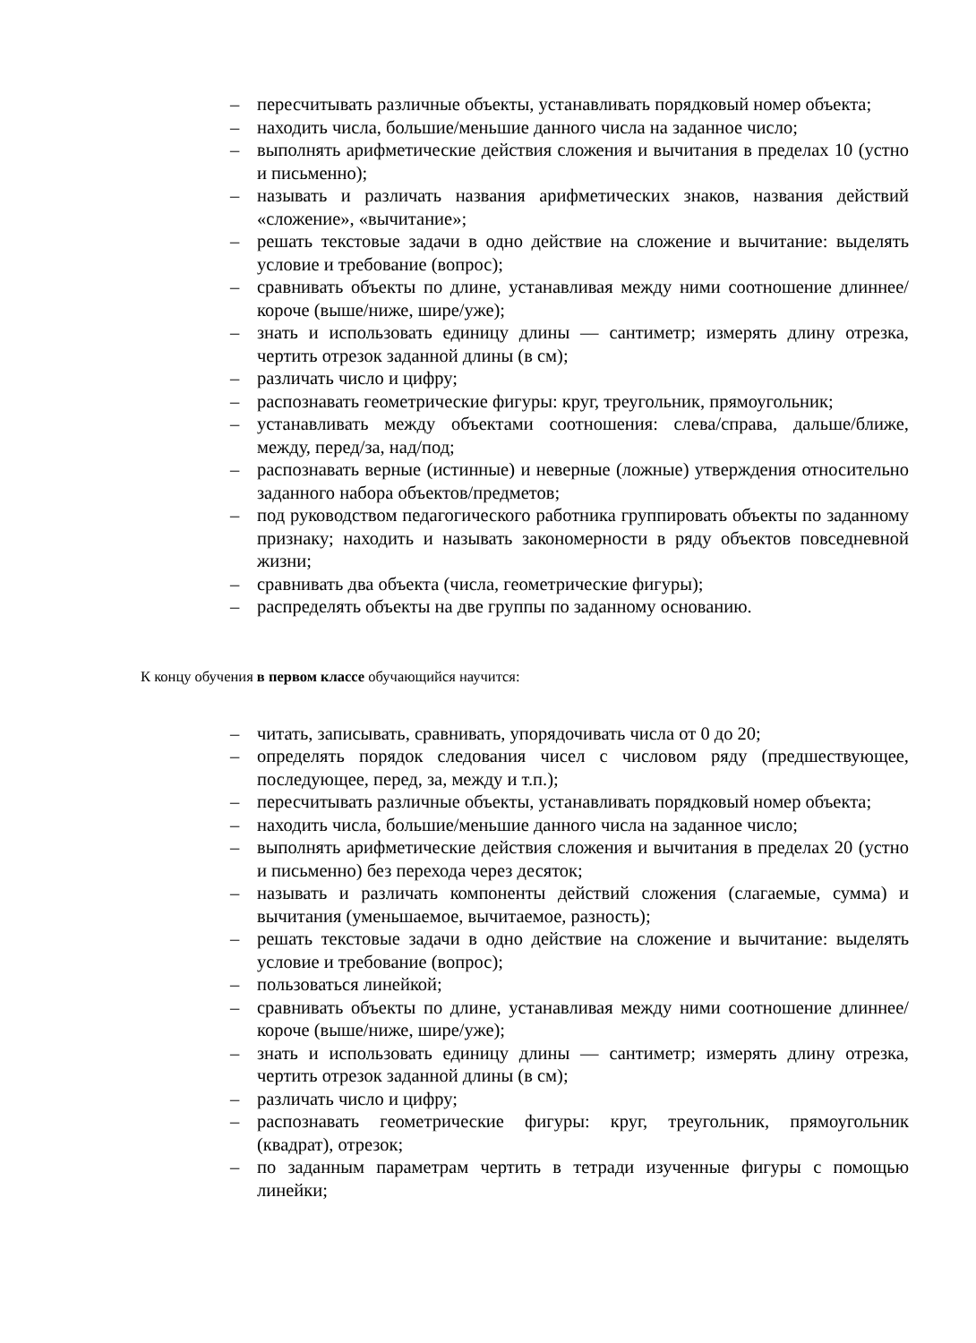– пересчитывать различные объекты, устанавливать порядковый номер объекта;
– находить числа, большие/меньшие данного числа на заданное число;
– выполнять арифметические действия сложения и вычитания в пределах 10 (устно и письменно);
– называть и различать названия арифметических знаков, названия действий «сложение», «вычитание»;
– решать текстовые задачи в одно действие на сложение и вычитание: выделять условие и требование (вопрос);
– сравнивать объекты по длине, устанавливая между ними соотношение длиннее/короче (выше/ниже, шире/уже);
– знать и использовать единицу длины — сантиметр; измерять длину отрезка, чертить отрезок заданной длины (в см);
– различать число и цифру;
– распознавать геометрические фигуры: круг, треугольник, прямоугольник;
– устанавливать между объектами соотношения: слева/справа, дальше/ближе, между, перед/за, над/под;
– распознавать верные (истинные) и неверные (ложные) утверждения относительно заданного набора объектов/предметов;
– под руководством педагогического работника группировать объекты по заданному признаку; находить и называть закономерности в ряду объектов повседневной жизни;
– сравнивать два объекта (числа, геометрические фигуры);
– распределять объекты на две группы по заданному основанию.
К концу обучения в первом классе обучающийся научится:
– читать, записывать, сравнивать, упорядочивать числа от 0 до 20;
– определять порядок следования чисел с числовом ряду (предшествующее, последующее, перед, за, между и т.п.);
– пересчитывать различные объекты, устанавливать порядковый номер объекта;
– находить числа, большие/меньшие данного числа на заданное число;
– выполнять арифметические действия сложения и вычитания в пределах 20 (устно и письменно) без перехода через десяток;
– называть и различать компоненты действий сложения (слагаемые, сумма) и вычитания (уменьшаемое, вычитаемое, разность);
– решать текстовые задачи в одно действие на сложение и вычитание: выделять условие и требование (вопрос);
– пользоваться линейкой;
– сравнивать объекты по длине, устанавливая между ними соотношение длиннее/короче (выше/ниже, шире/уже);
– знать и использовать единицу длины — сантиметр; измерять длину отрезка, чертить отрезок заданной длины (в см);
– различать число и цифру;
– распознавать геометрические фигуры: круг, треугольник, прямоугольник (квадрат), отрезок;
– по заданным параметрам чертить в тетради изученные фигуры с помощью линейки;